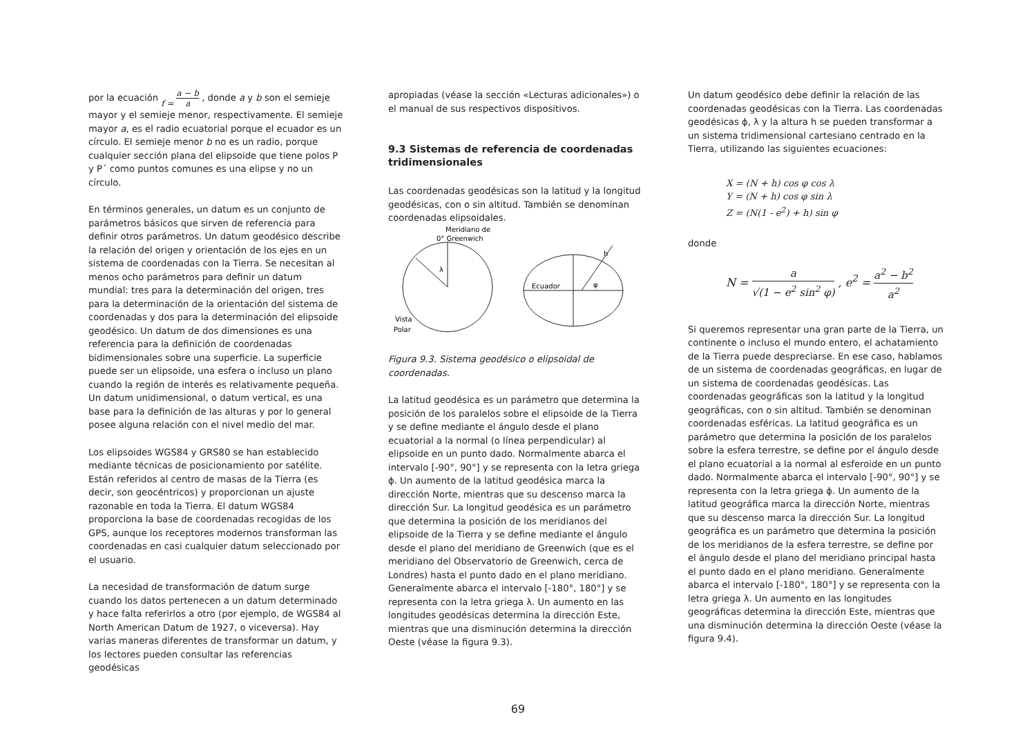por la ecuación f = a − b a , donde a y b son el semieje mayor y el semieje menor, respectivamente. El semieje mayor a, es el radio ecuatorial porque el ecuador es un círculo. El semieje menor b no es un radio, porque cualquier sección plana del elipsoide que tiene polos P y P´ como puntos comunes es una elipse y no un círculo.
En términos generales, un datum es un conjunto de parámetros básicos que sirven de referencia para definir otros parámetros. Un datum geodésico describe la relación del origen y orientación de los ejes en un sistema de coordenadas con la Tierra. Se necesitan al menos ocho parámetros para definir un datum mundial: tres para la determinación del origen, tres para la determinación de la orientación del sistema de coordenadas y dos para la determinación del elipsoide geodésico. Un datum de dos dimensiones es una referencia para la definición de coordenadas bidimensionales sobre una superficie. La superficie puede ser un elipsoide, una esfera o incluso un plano cuando la región de interés es relativamente pequeña. Un datum unidimensional, o datum vertical, es una base para la definición de las alturas y por lo general posee alguna relación con el nivel medio del mar.
Los elipsoides WGS84 y GRS80 se han establecido mediante técnicas de posicionamiento por satélite. Están referidos al centro de masas de la Tierra (es decir, son geocéntricos) y proporcionan un ajuste razonable en toda la Tierra. El datum WGS84 proporciona la base de coordenadas recogidas de los GPS, aunque los receptores modernos transforman las coordenadas en casi cualquier datum seleccionado por el usuario.
La necesidad de transformación de datum surge cuando los datos pertenecen a un datum determinado y hace falta referirlos a otro (por ejemplo, de WGS84 al North American Datum de 1927, o viceversa). Hay varias maneras diferentes de transformar un datum, y los lectores pueden consultar las referencias geodésicas
apropiadas (véase la sección «Lecturas adicionales») o el manual de sus respectivos dispositivos.
9.3 Sistemas de referencia de coordenadas tridimensionales
Las coordenadas geodésicas son la latitud y la longitud geodésicas, con o sin altitud. También se denominan coordenadas elipsoidales.
Meridiano de
0° Greenwich
λ
Vista
Polar
Ecuador
φ
h
Figura 9.3. Sistema geodésico o elipsoidal de coordenadas.
La latitud geodésica es un parámetro que determina la posición de los paralelos sobre el elipsoide de la Tierra y se define mediante el ángulo desde el plano ecuatorial a la normal (o línea perpendicular) al elipsoide en un punto dado. Normalmente abarca el intervalo [-90°, 90°] y se representa con la letra griega ϕ. Un aumento de la latitud geodésica marca la dirección Norte, mientras que su descenso marca la dirección Sur. La longitud geodésica es un parámetro que determina la posición de los meridianos del elipsoide de la Tierra y se define mediante el ángulo desde el plano del meridiano de Greenwich (que es el meridiano del Observatorio de Greenwich, cerca de Londres) hasta el punto dado en el plano meridiano. Generalmente abarca el intervalo [-180°, 180°] y se representa con la letra griega λ. Un aumento en las longitudes geodésicas determina la dirección Este, mientras que una disminución determina la dirección Oeste (véase la figura 9.3).
Un datum geodésico debe definir la relación de las coordenadas geodésicas con la Tierra. Las coordenadas geodésicas ϕ, λ y la altura h se pueden transformar a un sistema tridimensional cartesiano centrado en la Tierra, utilizando las siguientes ecuaciones:
X = (N + h) cos φ cos λ
Y = (N + h) cos φ sin λ
Z = (N(1 - e<sup>2</sup>) + h) sin φ
donde
N = a √(1 − e<sup>2</sup> sin<sup>2</sup> φ) , e<sup>2</sup> = a<sup>2</sup> − b<sup>2</sup> a<sup>2</sup>
Si queremos representar una gran parte de la Tierra, un continente o incluso el mundo entero, el achatamiento de la Tierra puede despreciarse. En ese caso, hablamos de un sistema de coordenadas geográficas, en lugar de un sistema de coordenadas geodésicas. Las coordenadas geográficas son la latitud y la longitud geográficas, con o sin altitud. También se denominan coordenadas esféricas. La latitud geográfica es un parámetro que determina la posición de los paralelos sobre la esfera terrestre, se define por el ángulo desde el plano ecuatorial a la normal al esferoide en un punto dado. Normalmente abarca el intervalo [-90°, 90°] y se representa con la letra griega ϕ. Un aumento de la latitud geográfica marca la dirección Norte, mientras que su descenso marca la dirección Sur. La longitud geográfica es un parámetro que determina la posición de los meridianos de la esfera terrestre, se define por el ángulo desde el plano del meridiano principal hasta el punto dado en el plano meridiano. Generalmente abarca el intervalo [-180°, 180°] y se representa con la letra griega λ. Un aumento en las longitudes geográficas determina la dirección Este, mientras que una disminución determina la dirección Oeste (véase la figura 9.4).
69